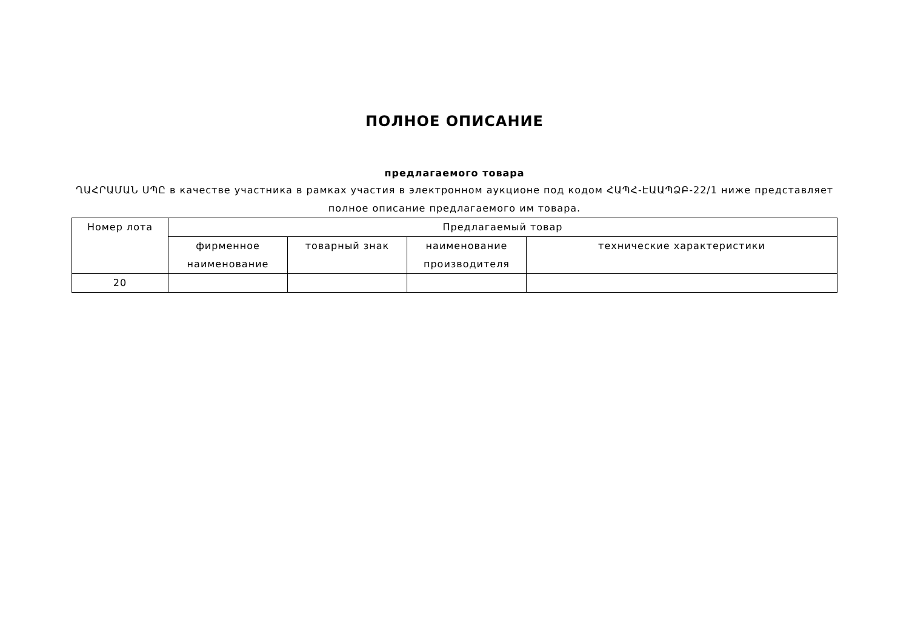ПОЛНОЕ ОПИСАНИЕ
предлагаемого товара
ՂԱՀՐԱՄԱՆ ՍՊԸ в качестве участника в рамках участия в электронном аукционе под кодом ՀԱՊՀ-ԷԱԱՊՁԲ-22/1 ниже представляет полное описание предлагаемого им товара.
| Номер лота | Предлагаемый товар | | | |
| --- | --- | --- | --- | --- |
| | фирменное наименование | товарный знак | наименование производителя | технические характеристики |
| 20 | | | | |